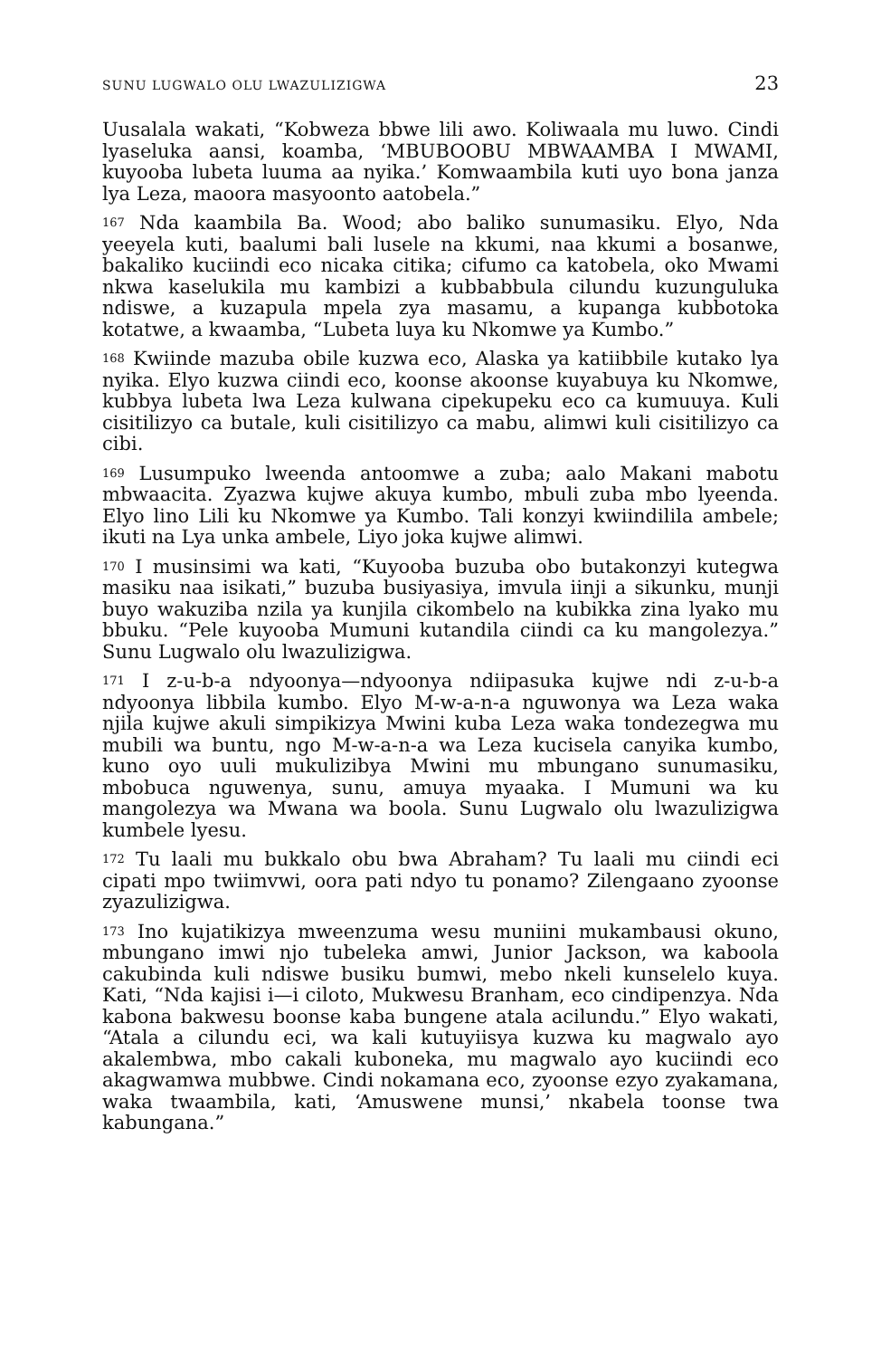SUNU LUGWALO OLU LWAZULIZIGWA 23
Uusalala wakati, “Kobweza bbwe lili awo. Koliwaala mu luwo. Cindi lyaseluka aansi, koamba, ‘MBUBOOBU MBWAAMBA I MWAMI, kuyooba lubeta luuma aa nyika.’ Komwaambila kuti uyo bona janza lya Leza, maoora masyoonto aatobela.”
167 Nda kaambila Ba. Wood; abo baliko sunumasiku. Elyo, Nda yeeyela kuti, baalumi bali lusele na kkumi, naa kkumi a bosanwe, bakaliko kuciindi eco nicaka citika; cifumo ca katobela, oko Mwami nkwa kaselukila mu kambizi a kubbabbula cilundu kuzunguluka ndiswe, a kuzapula mpela zya masamu, a kupanga kubbotoka kotatwe, a kwaamba, “Lubeta luya ku Nkomwe ya Kumbo.”
168 Kwiinde mazuba obile kuzwa eco, Alaska ya katiibbile kutako lya nyika. Elyo kuzwa ciindi eco, koonse akoonse kuyabuya ku Nkomwe, kubbya lubeta lwa Leza kulwana cipekupeku eco ca kumuuya. Kuli cisitilizyo ca butale, kuli cisitilizyo ca mabu, alimwi kuli cisitilizyo ca cibi.
169 Lusumpuko lweenda antoomwe a zuba; aalo Makani mabotu mbwaacita. Zyazwa kujwe akuya kumbo, mbuli zuba mbo lyeenda. Elyo lino Lili ku Nkomwe ya Kumbo. Tali konzyi kwiindilila ambele; ikuti na Lya unka ambele, Liyo joka kujwe alimwi.
170 I musinsimi wa kati, “Kuyooba buzuba obo butakonzyi kutegwa masiku naa isikati,” buzuba busiyasiya, imvula iinji a sikunku, munji buyo wakuziba nzila ya kunjila cikombelo na kubikka zina lyako mu bbuku. “Pele kuyooba Mumuni kutandila ciindi ca ku mangolezya.” Sunu Lugwalo olu lwazulizigwa.
171 I z-u-b-a ndyoonya—ndyoonya ndiipasuka kujwe ndi z-u-b-a ndyoonya libbila kumbo. Elyo M-w-a-n-a nguwonya wa Leza waka njila kujwe akuli simpikizya Mwini kuba Leza waka tondezegwa mu mubili wa buntu, ngo M-w-a-n-a wa Leza kucisela canyika kumbo, kuno oyo uuli mukulizibya Mwini mu mbungano sunumasiku, mbobuca nguwenya, sunu, amuya myaaka. I Mumuni wa ku mangolezya wa Mwana wa boola. Sunu Lugwalo olu lwazulizigwa kumbele lyesu.
172 Tu laali mu bukkalo obu bwa Abraham? Tu laali mu ciindi eci cipati mpo twiimvwi, oora pati ndyo tu ponamo? Zilengaano zyoonse zyazulizigwa.
173 Ino kujatikizya mweenzuma wesu muniini mukambausi okuno, mbungano imwi njo tubeleka amwi, Junior Jackson, wa kaboola cakubinda kuli ndiswe busiku bumwi, mebo nkeli kunselelo kuya. Kati, “Nda kajisi i—i ciloto, Mukwesu Branham, eco cindipenzya. Nda kabona bakwesu boonse kaba bungene atala acilundu.” Elyo wakati, “Atala a cilundu eci, wa kali kutuyiisya kuzwa ku magwalo ayo akalembwa, mbo cakali kuboneka, mu magwalo ayo kuciindi eco akagwamwa mubbwe. Cindi nokamana eco, zyoonse ezyo zyakamana, waka twaambila, kati, ‘Amuswene munsi,’ nkabela toonse twa kabungana.”